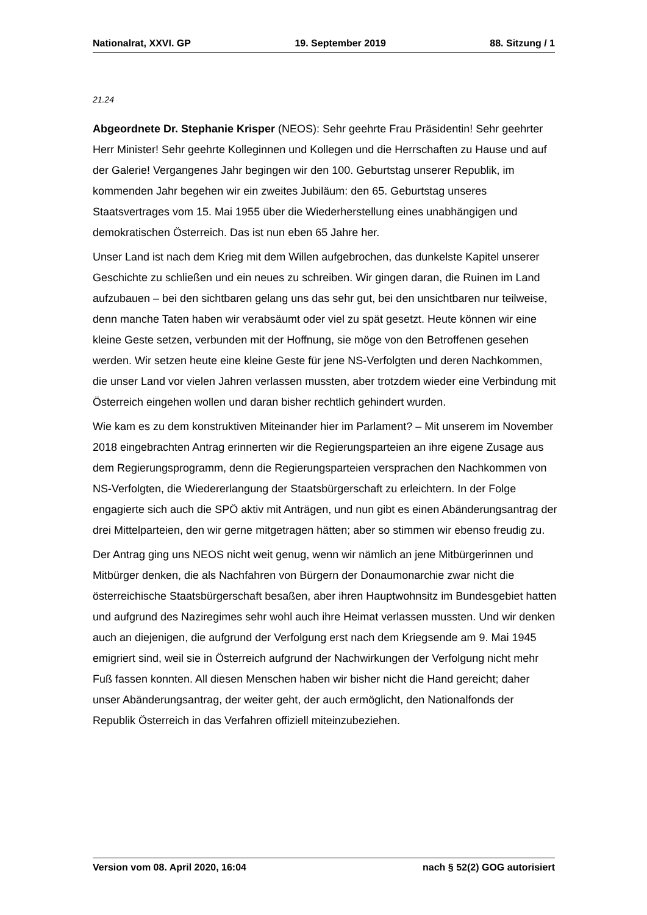Nationalrat, XXVI. GP 19. September 2019 88. Sitzung / 1
21.24
Abgeordnete Dr. Stephanie Krisper (NEOS): Sehr geehrte Frau Präsidentin! Sehr geehrter Herr Minister! Sehr geehrte Kolleginnen und Kollegen und die Herrschaften zu Hause und auf der Galerie! Vergangenes Jahr begingen wir den 100. Geburtstag unserer Republik, im kommenden Jahr begehen wir ein zweites Jubiläum: den 65. Geburtstag unseres Staatsvertrages vom 15. Mai 1955 über die Wiederherstellung eines unabhängigen und demokratischen Österreich. Das ist nun eben 65 Jahre her.
Unser Land ist nach dem Krieg mit dem Willen aufgebrochen, das dunkelste Kapitel unserer Geschichte zu schließen und ein neues zu schreiben. Wir gingen daran, die Ruinen im Land aufzubauen – bei den sichtbaren gelang uns das sehr gut, bei den unsichtbaren nur teilweise, denn manche Taten haben wir verabsäumt oder viel zu spät gesetzt. Heute können wir eine kleine Geste setzen, verbunden mit der Hoffnung, sie möge von den Betroffenen gesehen werden. Wir setzen heute eine kleine Geste für jene NS-Verfolgten und deren Nachkommen, die unser Land vor vielen Jahren verlassen mussten, aber trotzdem wieder eine Verbindung mit Österreich eingehen wollen und daran bisher rechtlich gehindert wurden.
Wie kam es zu dem konstruktiven Miteinander hier im Parlament? – Mit unserem im November 2018 eingebrachten Antrag erinnerten wir die Regierungsparteien an ihre eigene Zusage aus dem Regierungsprogramm, denn die Regierungsparteien versprachen den Nachkommen von NS-Verfolgten, die Wiedererlangung der Staatsbürgerschaft zu erleichtern. In der Folge engagierte sich auch die SPÖ aktiv mit Anträgen, und nun gibt es einen Abänderungsantrag der drei Mittelparteien, den wir gerne mitgetragen hätten; aber so stimmen wir ebenso freudig zu.
Der Antrag ging uns NEOS nicht weit genug, wenn wir nämlich an jene Mitbürgerinnen und Mitbürger denken, die als Nachfahren von Bürgern der Donaumonarchie zwar nicht die österreichische Staatsbürgerschaft besaßen, aber ihren Hauptwohnsitz im Bundesgebiet hatten und aufgrund des Naziregimes sehr wohl auch ihre Heimat verlassen mussten. Und wir denken auch an diejenigen, die aufgrund der Verfolgung erst nach dem Kriegsende am 9. Mai 1945 emigriert sind, weil sie in Österreich aufgrund der Nachwirkungen der Verfolgung nicht mehr Fuß fassen konnten. All diesen Menschen haben wir bisher nicht die Hand gereicht; daher unser Abänderungsantrag, der weiter geht, der auch ermöglicht, den Nationalfonds der Republik Österreich in das Verfahren offiziell miteinzubeziehen.
Version vom 08. April 2020, 16:04 nach § 52(2) GOG autorisiert